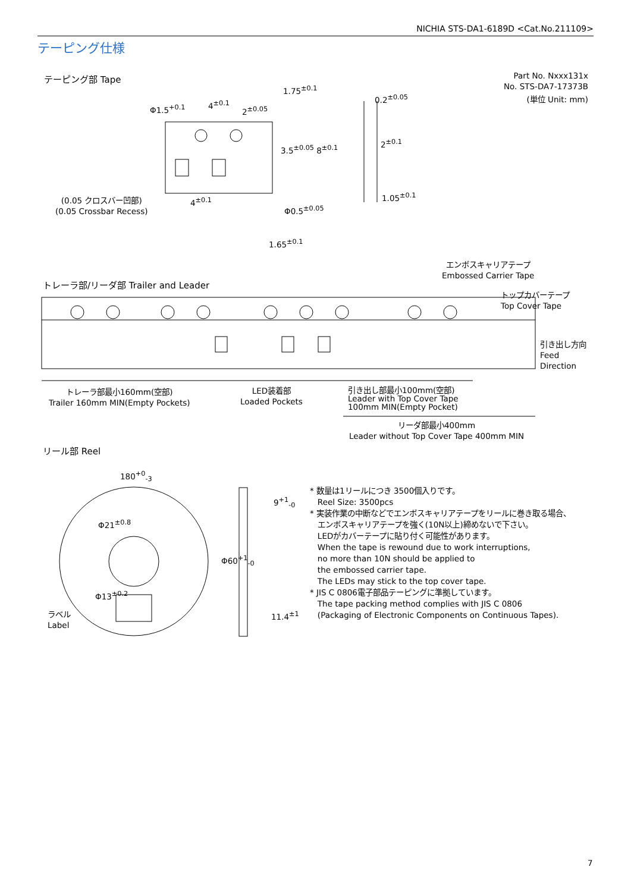NICHIA STS-DA1-6189D <Cat.No.211109>
テーピング仕様
テーピング部 Tape
Part No. Nxxx131x
No. STS-DA7-17373B
(単位 Unit: mm)
Φ1.5<sup>+0.1</sup> 4<sup>±0.1</sup>
2<sup>±0.05</sup>
1.75<sup>±0.1</sup>
0.2<sup>±0.05</sup>
3.5<sup>±0.05</sup> 8<sup>±0.1</sup>
2<sup>±0.1</sup>
1.05<sup>±0.1</sup>
4<sup>±0.1</sup>
(0.05 クロスバー凹部)
(0.05 Crossbar Recess)
Φ0.5<sup>±0.05</sup>
1.65<sup>±0.1</sup>
エンボスキャリアテープ
Embossed Carrier Tape
トレーラ部/リーダ部 Trailer and Leader
トップカバーテープ
Top Cover Tape
引き出し方向
Feed
Direction
トレーラ部最小160mm(空部)
Trailer 160mm MIN(Empty Pockets)
LED装着部
Loaded Pockets
引き出し部最小100mm(空部)
Leader with Top Cover Tape
100mm MIN(Empty Pocket)
リーダ部最小400mm
Leader without Top Cover Tape 400mm MIN
リール部 Reel
180<sup>+0</sup><sub>-3</sub>
Φ21<sup>±0.8</sup>
Φ13<sup>±0.2</sup>
Φ60<sup>+1</sup><sub>-0</sub>
9<sup>+1</sup><sub>-0</sub>
11.4<sup>±1</sup>
ラベル
Label
* 数量は1リールにつき 3500個入りです。
Reel Size: 3500pcs
* 実装作業の中断などでエンボスキャリアテープをリールに巻き取る場合、
エンボスキャリアテープを強く(10N以上)締めないで下さい。
LEDがカバーテープに貼り付く可能性があります。
When the tape is rewound due to work interruptions,
no more than 10N should be applied to
the embossed carrier tape.
The LEDs may stick to the top cover tape.
* JIS C 0806電子部品テーピングに準拠しています。
The tape packing method complies with JIS C 0806
(Packaging of Electronic Components on Continuous Tapes).
7